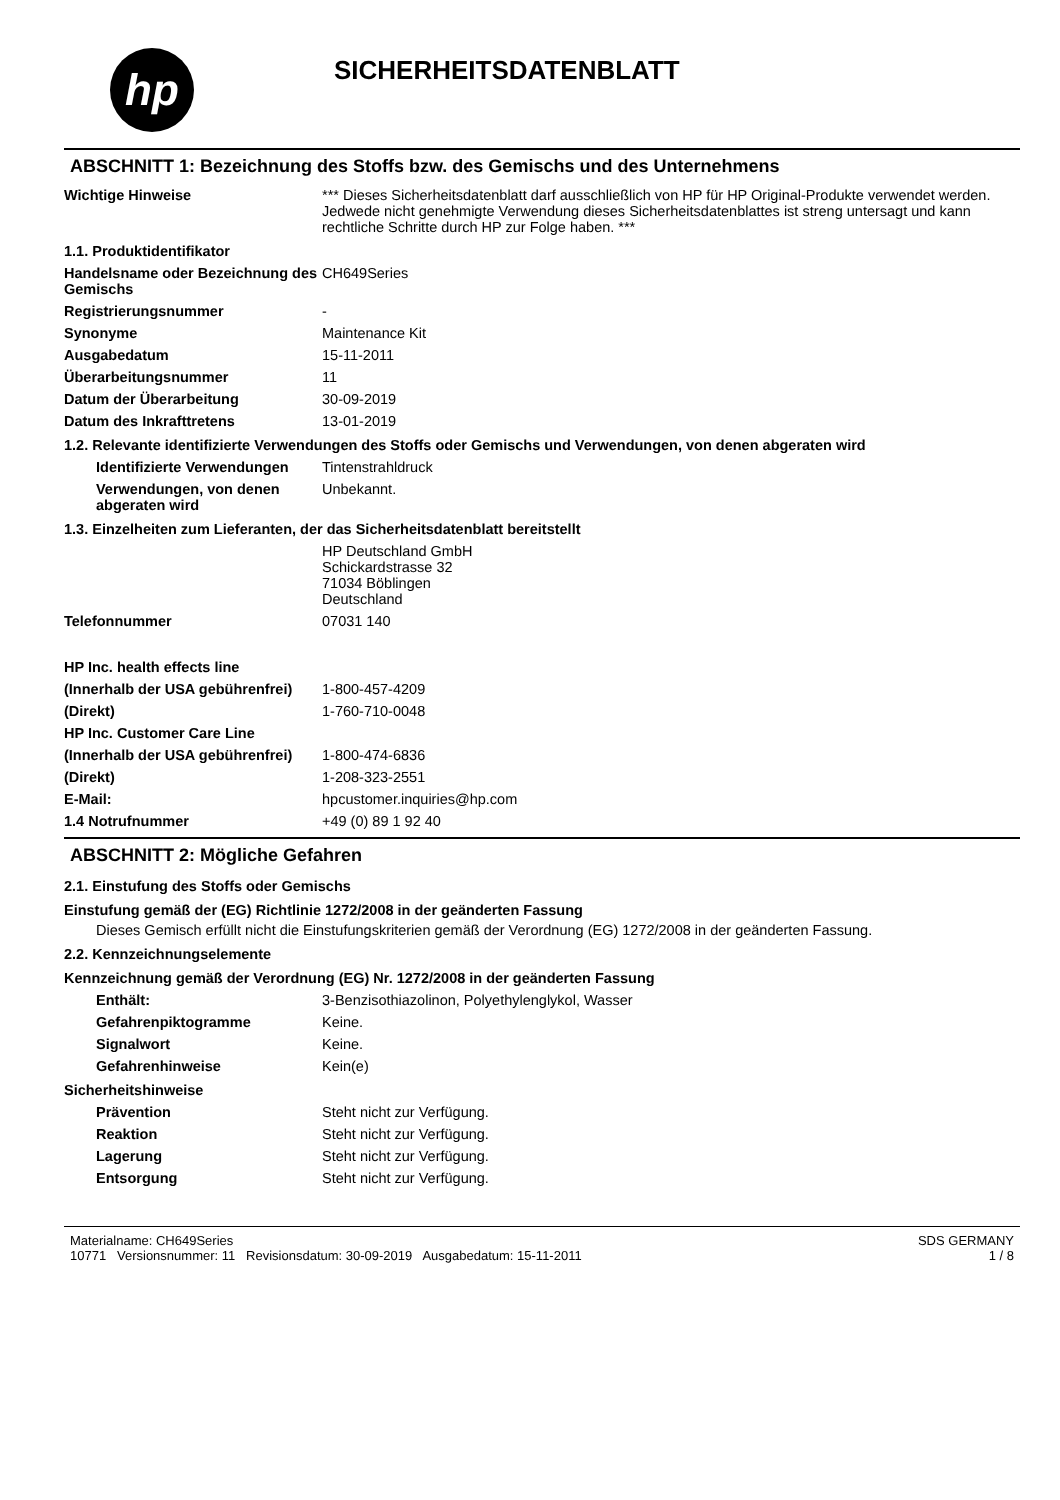hp
SICHERHEITSDATENBLATT
ABSCHNITT 1: Bezeichnung des Stoffs bzw. des Gemischs und des Unternehmens
Wichtige Hinweise *** Dieses Sicherheitsdatenblatt darf ausschließlich von HP für HP Original-Produkte verwendet werden. Jedwede nicht genehmigte Verwendung dieses Sicherheitsdatenblattes ist streng untersagt und kann rechtliche Schritte durch HP zur Folge haben. ***
1.1. Produktidentifikator
Handelsname oder Bezeichnung des Gemischs
CH649Series
Registrierungsnummer -
Synonyme Maintenance Kit
Ausgabedatum 15-11-2011
Überarbeitungsnummer 11
Datum der Überarbeitung 30-09-2019
Datum des Inkrafttretens 13-01-2019
1.2. Relevante identifizierte Verwendungen des Stoffs oder Gemischs und Verwendungen, von denen abgeraten wird
Identifizierte Verwendungen
Tintenstrahldruck
Verwendungen, von denen abgeraten wird
Unbekannt.
1.3. Einzelheiten zum Lieferanten, der das Sicherheitsdatenblatt bereitstellt
HP Deutschland GmbH
Schickardstrasse 32
71034 Böblingen
Deutschland
Telefonnummer 07031 140
HP Inc. health effects line
(Innerhalb der USA gebührenfrei)
1-800-457-4209
(Direkt) 1-760-710-0048
HP Inc. Customer Care Line
(Innerhalb der USA gebührenfrei)
1-800-474-6836
(Direkt) 1-208-323-2551
E-Mail: hpcustomer.inquiries@hp.com
1.4 Notrufnummer +49 (0) 89 1 92 40
ABSCHNITT 2: Mögliche Gefahren
2.1. Einstufung des Stoffs oder Gemischs
Einstufung gemäß der (EG) Richtlinie 1272/2008 in der geänderten Fassung
Dieses Gemisch erfüllt nicht die Einstufungskriterien gemäß der Verordnung (EG) 1272/2008 in der geänderten Fassung.
2.2. Kennzeichnungselemente
Kennzeichnung gemäß der Verordnung (EG) Nr. 1272/2008 in der geänderten Fassung
Enthält: 3-Benzisothiazolinon, Polyethylenglykol, Wasser
Gefahrenpiktogramme Keine.
Signalwort Keine.
Gefahrenhinweise Kein(e)
Sicherheitshinweise
Prävention Steht nicht zur Verfügung.
Reaktion Steht nicht zur Verfügung.
Lagerung Steht nicht zur Verfügung.
Entsorgung Steht nicht zur Verfügung.
Materialname: CH649Series
10771 Versionsnummer: 11 Revisionsdatum: 30-09-2019 Ausgabedatum: 15-11-2011
SDS GERMANY
1 / 8